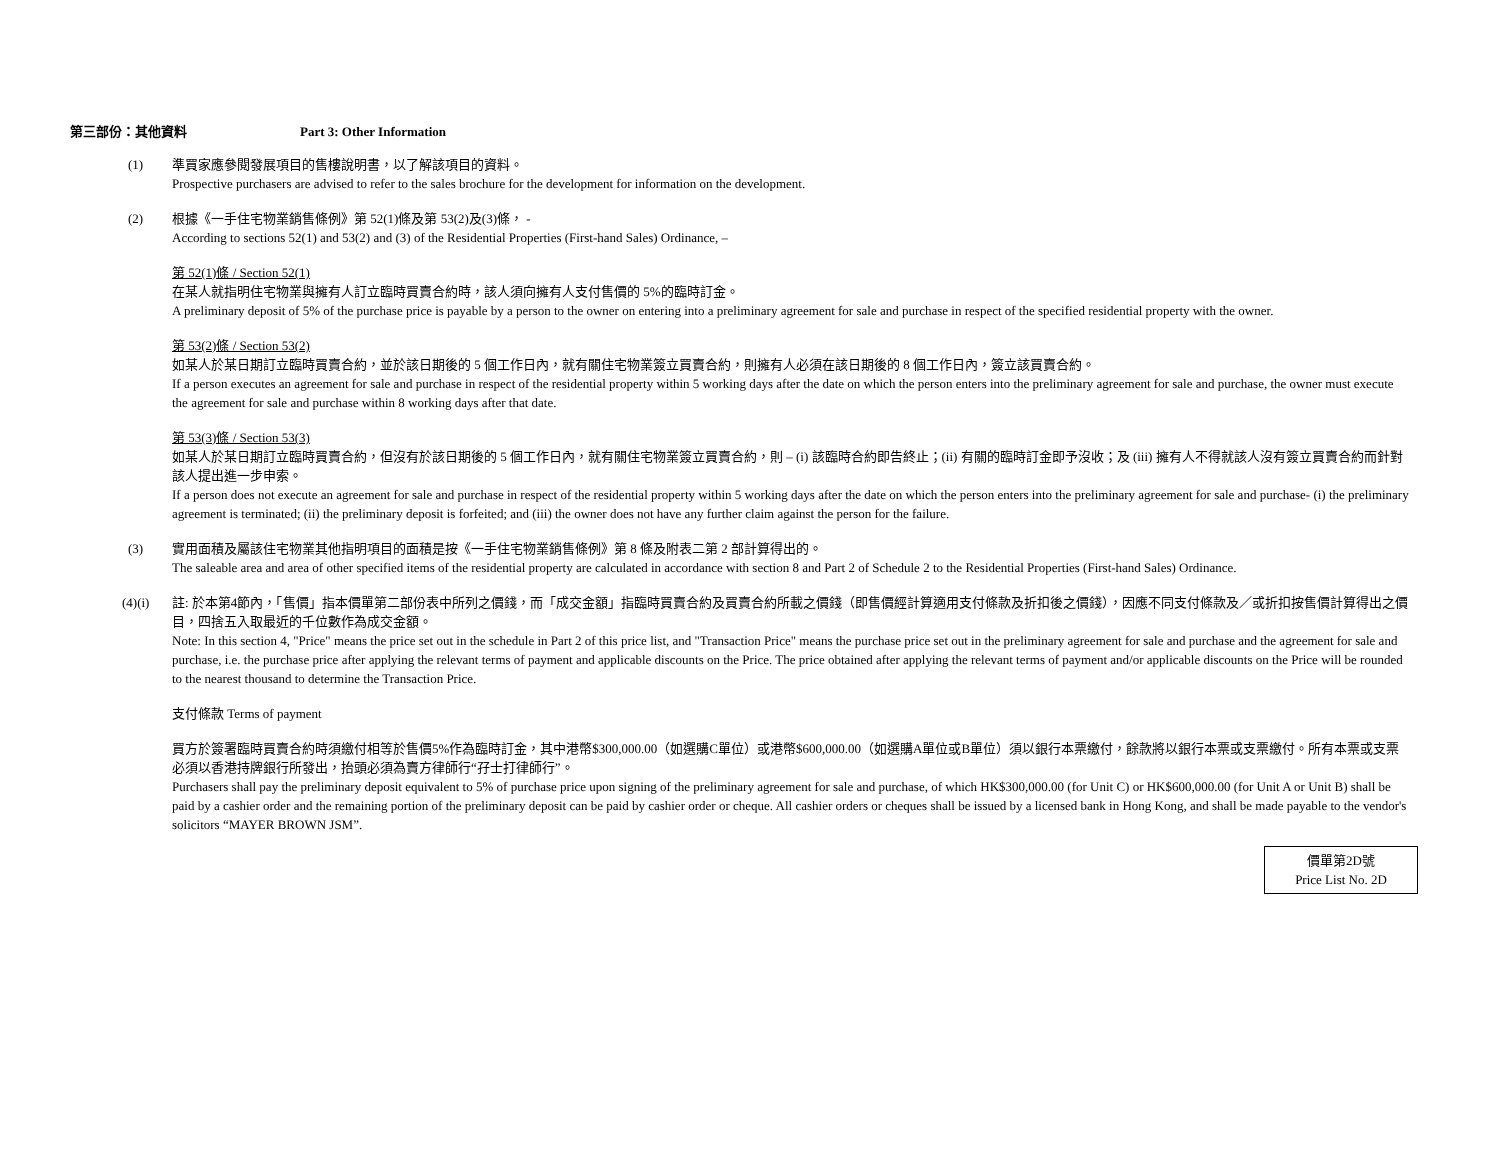第三部份：其他資料 Part 3: Other Information
(1) 準買家應參閱發展項目的售樓說明書，以了解該項目的資料。
Prospective purchasers are advised to refer to the sales brochure for the development for information on the development.
(2) 根據《一手住宅物業銷售條例》第 52(1)條及第 53(2)及(3)條， -
According to sections 52(1) and 53(2) and (3) of the Residential Properties (First-hand Sales) Ordinance, –
第 52(1)條 / Section 52(1)
在某人就指明住宅物業與擁有人訂立臨時買賣合約時，該人須向擁有人支付售價的 5%的臨時訂金。
A preliminary deposit of 5% of the purchase price is payable by a person to the owner on entering into a preliminary agreement for sale and purchase in respect of the specified residential property with the owner.
第 53(2)條 / Section 53(2)
如某人於某日期訂立臨時買賣合約，並於該日期後的 5 個工作日內，就有關住宅物業簽立買賣合約，則擁有人必須在該日期後的 8 個工作日內，簽立該買賣合約。
If a person executes an agreement for sale and purchase in respect of the residential property within 5 working days after the date on which the person enters into the preliminary agreement for sale and purchase, the owner must execute the agreement for sale and purchase within 8 working days after that date.
第 53(3)條 / Section 53(3)
如某人於某日期訂立臨時買賣合約，但沒有於該日期後的 5 個工作日內，就有關住宅物業簽立買賣合約，則 – (i) 該臨時合約即告終止；(ii) 有關的臨時訂金即予沒收；及 (iii) 擁有人不得就該人沒有簽立買賣合約而針對該人提出進一步申索。
If a person does not execute an agreement for sale and purchase in respect of the residential property within 5 working days after the date on which the person enters into the preliminary agreement for sale and purchase- (i) the preliminary agreement is terminated; (ii) the preliminary deposit is forfeited; and (iii) the owner does not have any further claim against the person for the failure.
(3) 實用面積及屬該住宅物業其他指明項目的面積是按《一手住宅物業銷售條例》第 8 條及附表二第 2 部計算得出的。
The saleable area and area of other specified items of the residential property are calculated in accordance with section 8 and Part 2 of Schedule 2 to the Residential Properties (First-hand Sales) Ordinance.
(4)(i) 註: 於本第4節內，「售價」指本價單第二部份表中所列之價錢，而「成交金額」指臨時買賣合約及買賣合約所載之價錢（即售價經計算適用支付條款及折扣後之價錢），因應不同支付條款及／或折扣按售價計算得出之價目，四捨五入取最近的千位數作為成交金額。
Note: In this section 4, "Price" means the price set out in the schedule in Part 2 of this price list, and "Transaction Price" means the purchase price set out in the preliminary agreement for sale and purchase and the agreement for sale and purchase, i.e. the purchase price after applying the relevant terms of payment and applicable discounts on the Price. The price obtained after applying the relevant terms of payment and/or applicable discounts on the Price will be rounded to the nearest thousand to determine the Transaction Price.
支付條款 Terms of payment
買方於簽署臨時買賣合約時須繳付相等於售價5%作為臨時訂金，其中港幣$300,000.00（如選購C單位）或港幣$600,000.00（如選購A單位或B單位）須以銀行本票繳付，餘款將以銀行本票或支票繳付。所有本票或支票必須以香港持牌銀行所發出，抬頭必須為賣方律師行“孖士打律師行”。
Purchasers shall pay the preliminary deposit equivalent to 5% of purchase price upon signing of the preliminary agreement for sale and purchase, of which HK$300,000.00 (for Unit C) or HK$600,000.00 (for Unit A or Unit B) shall be paid by a cashier order and the remaining portion of the preliminary deposit can be paid by cashier order or cheque. All cashier orders or cheques shall be issued by a licensed bank in Hong Kong, and shall be made payable to the vendor's solicitors “MAYER BROWN JSM”.
價單第2D號
Price List No. 2D